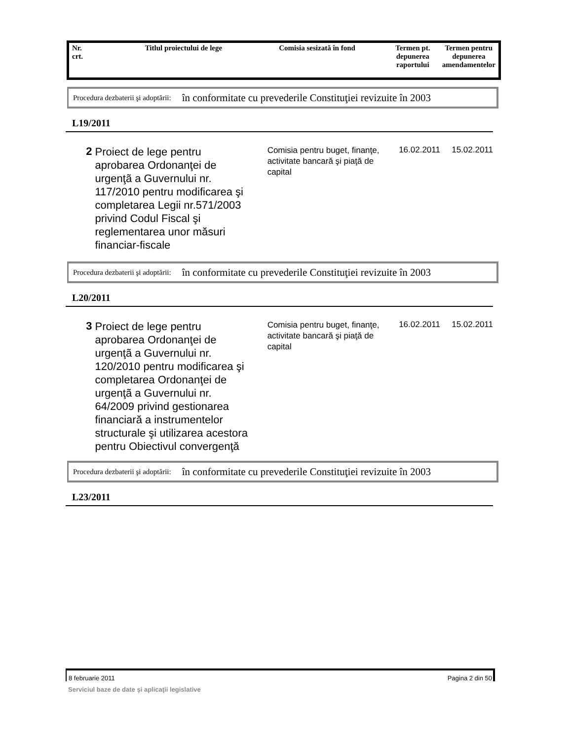| Nr. crt. | Titlul proiectului de lege | Comisia sesizată în fond | Termen pt. depunerea raportului | Termen pentru depunerea amendamentelor |
| --- | --- | --- | --- | --- |
Procedura dezbaterii şi adoptării: în conformitate cu prevederile Constituţiei revizuite în 2003
L19/2011
2
Proiect de lege pentru aprobarea Ordonanţei de urgenţã a Guvernului nr. 117/2010 pentru modificarea şi completarea Legii nr.571/2003 privind Codul Fiscal şi reglementarea unor măsuri financiar-fiscale
Comisia pentru buget, finanţe, activitate bancară şi piaţă de capital
16.02.2011 15.02.2011
Procedura dezbaterii şi adoptării: în conformitate cu prevederile Constituţiei revizuite în 2003
L20/2011
3
Proiect de lege pentru aprobarea Ordonanţei de urgenţã a Guvernului nr. 120/2010 pentru modificarea şi completarea Ordonanţei de urgenţã a Guvernului nr. 64/2009 privind gestionarea financiară a instrumentelor structurale şi utilizarea acestora pentru Obiectivul convergenţă
Comisia pentru buget, finanţe, activitate bancară şi piaţă de capital
16.02.2011 15.02.2011
Procedura dezbaterii şi adoptării: în conformitate cu prevederile Constituţiei revizuite în 2003
L23/2011
8 februarie 2011 Pagina 2 din 50
Serviciul baze de date şi aplicaţii legislative